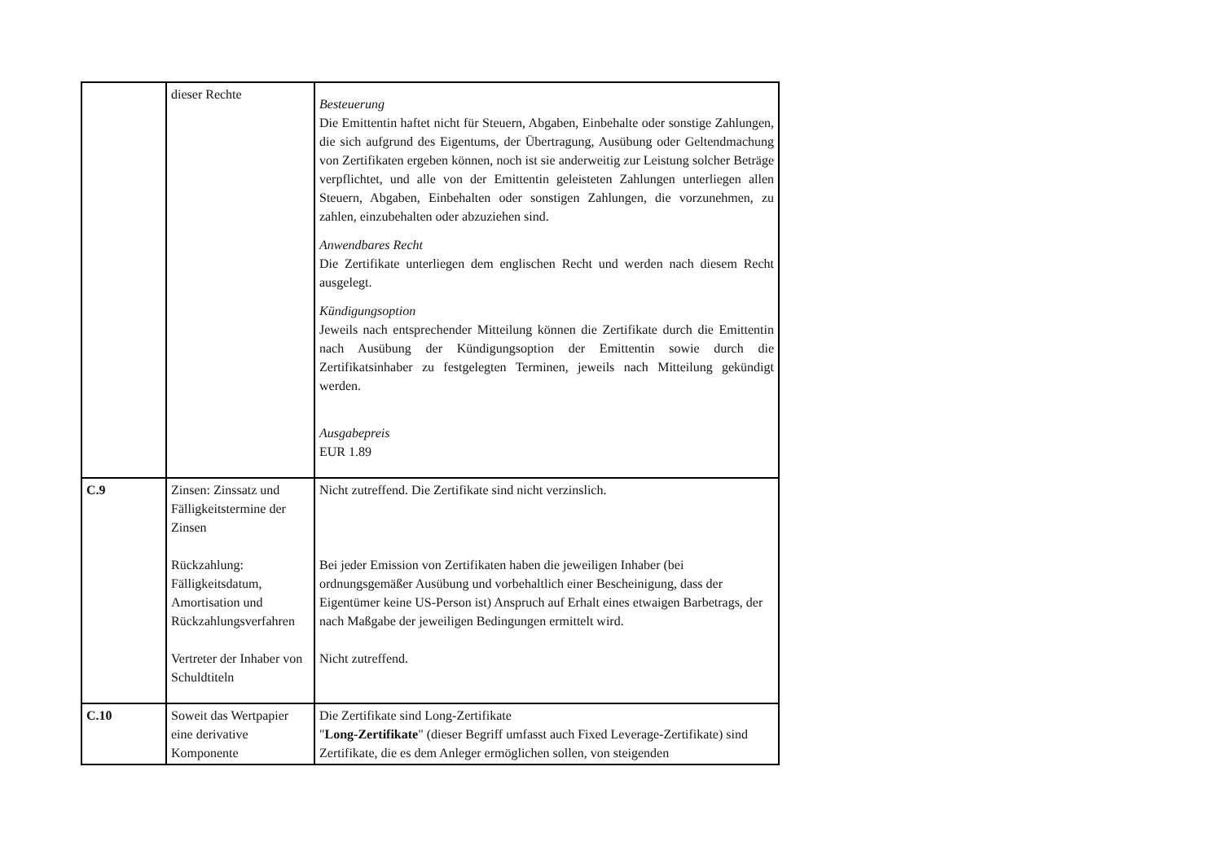| | dieser Rechte | Besteuerung Die Emittentin haftet nicht für Steuern, Abgaben, Einbehalte oder sonstige Zahlungen, die sich aufgrund des Eigentums, der Übertragung, Ausübung oder Geltendmachung von Zertifikaten ergeben können, noch ist sie anderweitig zur Leistung solcher Beträge verpflichtet, und alle von der Emittentin geleisteten Zahlungen unterliegen allen Steuern, Abgaben, Einbehalten oder sonstigen Zahlungen, die vorzunehmen, zu zahlen, einzubehalten oder abzuziehen sind. Anwendbares Recht Die Zertifikate unterliegen dem englischen Recht und werden nach diesem Recht ausgelegt. Kündigungsoption Jeweils nach entsprechender Mitteilung können die Zertifikate durch die Emittentin nach Ausübung der Kündigungsoption der Emittentin sowie durch die Zertifikatsinhaber zu festgelegten Terminen, jeweils nach Mitteilung gekündigt werden. Ausgabepreis EUR 1.89 |
| C.9 | Zinsen: Zinssatz und Fälligkeitstermine der Zinsen Rückzahlung: Fälligkeitsdatum, Amortisation und Rückzahlungsverfahren Vertreter der Inhaber von Schuldtiteln | Nicht zutreffend. Die Zertifikate sind nicht verzinslich. Bei jeder Emission von Zertifikaten haben die jeweiligen Inhaber (bei ordnungsgemäßer Ausübung und vorbehaltlich einer Bescheinigung, dass der Eigentümer keine US-Person ist) Anspruch auf Erhalt eines etwaigen Barbetrags, der nach Maßgabe der jeweiligen Bedingungen ermittelt wird. Nicht zutreffend. |
| C.10 | Soweit das Wertpapier eine derivative Komponente | Die Zertifikate sind Long-Zertifikate " Long-Zertifikate " (dieser Begriff umfasst auch Fixed Leverage-Zertifikate) sind Zertifikate, die es dem Anleger ermöglichen sollen, von steigenden |